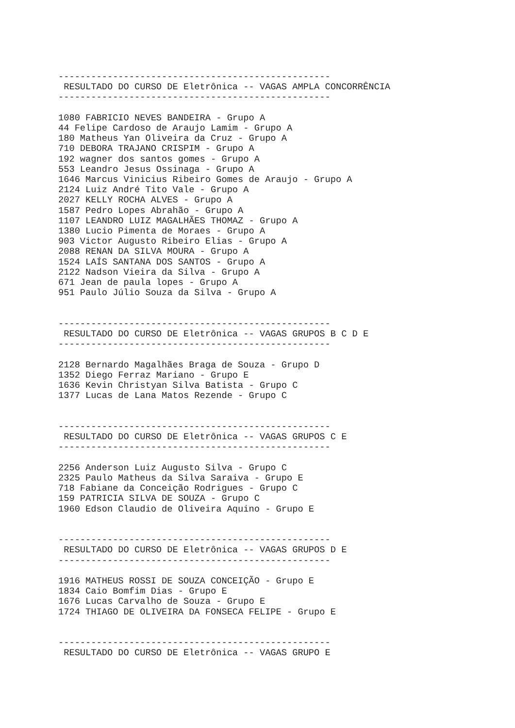--------------------------------------------------
 RESULTADO DO CURSO DE Eletrônica -- VAGAS AMPLA CONCORRÊNCIA
--------------------------------------------------

1080 FABRICIO NEVES BANDEIRA - Grupo A
44 Felipe Cardoso de Araujo Lamim - Grupo A
180 Matheus Yan Oliveira da Cruz - Grupo A
710 DEBORA TRAJANO CRISPIM - Grupo A
192 wagner dos santos gomes - Grupo A
553 Leandro Jesus Ossinaga - Grupo A
1646 Marcus Vinicius Ribeiro Gomes de Araujo - Grupo A
2124 Luiz André Tito Vale - Grupo A
2027 KELLY ROCHA ALVES - Grupo A
1587 Pedro Lopes Abrahão - Grupo A
1107 LEANDRO LUIZ MAGALHÃES THOMAZ - Grupo A
1380 Lucio Pimenta de Moraes - Grupo A
903 Victor Augusto Ribeiro Elias - Grupo A
2088 RENAN DA SILVA MOURA - Grupo A
1524 LAÍS SANTANA DOS SANTOS - Grupo A
2122 Nadson Vieira da Silva - Grupo A
671 Jean de paula lopes - Grupo A
951 Paulo Júlio Souza da Silva - Grupo A


--------------------------------------------------
 RESULTADO DO CURSO DE Eletrônica -- VAGAS GRUPOS B C D E
--------------------------------------------------

2128 Bernardo Magalhães Braga de Souza - Grupo D
1352 Diego Ferraz Mariano - Grupo E
1636 Kevin Christyan Silva Batista - Grupo C
1377 Lucas de Lana Matos Rezende - Grupo C


--------------------------------------------------
 RESULTADO DO CURSO DE Eletrônica -- VAGAS GRUPOS C E
--------------------------------------------------

2256 Anderson Luiz Augusto Silva - Grupo C
2325 Paulo Matheus da Silva Saraiva - Grupo E
718 Fabiane da Conceição Rodrigues - Grupo C
159 PATRICIA SILVA DE SOUZA - Grupo C
1960 Edson Claudio de Oliveira Aquino - Grupo E


--------------------------------------------------
 RESULTADO DO CURSO DE Eletrônica -- VAGAS GRUPOS D E
--------------------------------------------------

1916 MATHEUS ROSSI DE SOUZA CONCEIÇÃO - Grupo E
1834 Caio Bomfim Dias - Grupo E
1676 Lucas Carvalho de Souza - Grupo E
1724 THIAGO DE OLIVEIRA DA FONSECA FELIPE - Grupo E


--------------------------------------------------
 RESULTADO DO CURSO DE Eletrônica -- VAGAS GRUPO E